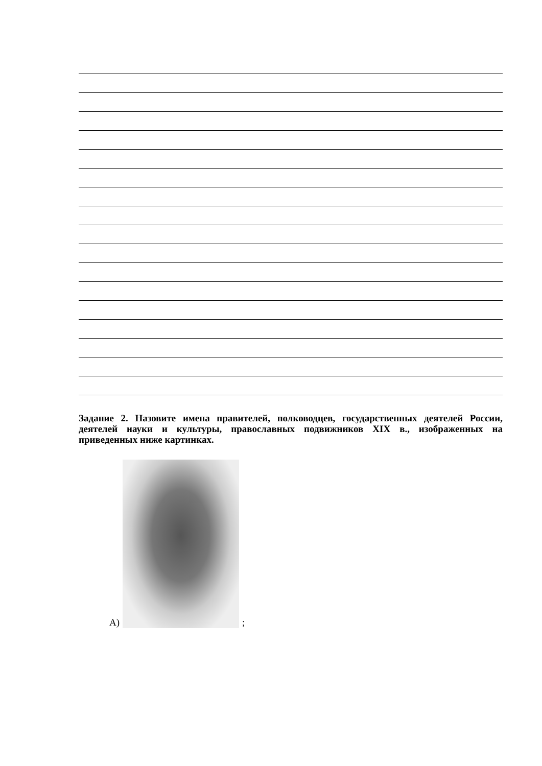Задание 2. Назовите имена правителей, полководцев, государственных деятелей России, деятелей науки и культуры, православных подвижников XIX в., изображенных на приведенных ниже картинках.
А)
;